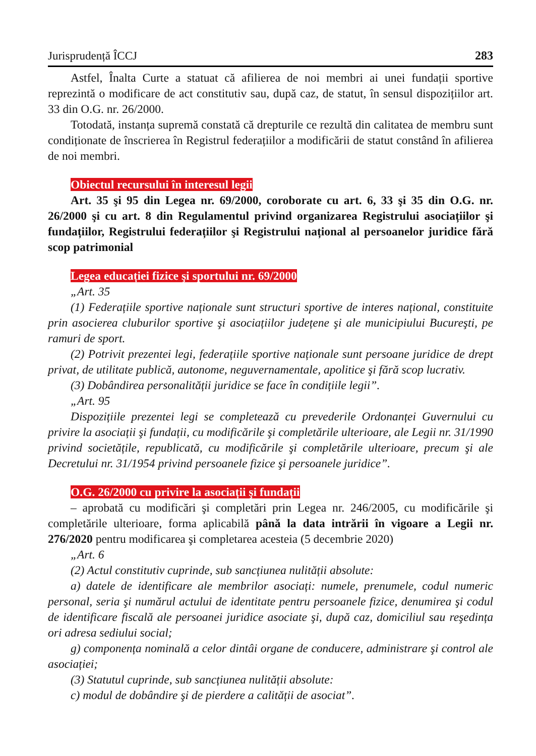Jurisprudență ÎCCJ 283
Astfel, Înalta Curte a statuat că afilierea de noi membri ai unei fundații sportive reprezintă o modificare de act constitutiv sau, după caz, de statut, în sensul dispozițiilor art. 33 din O.G. nr. 26/2000.
Totodată, instanța supremă constată că drepturile ce rezultă din calitatea de membru sunt condiționate de înscrierea în Registrul federațiilor a modificării de statut constând în afilierea de noi membri.
Obiectul recursului în interesul legii
Art. 35 şi 95 din Legea nr. 69/2000, coroborate cu art. 6, 33 şi 35 din O.G. nr. 26/2000 şi cu art. 8 din Regulamentul privind organizarea Registrului asociațiilor şi fundațiilor, Registrului federațiilor şi Registrului național al persoanelor juridice fără scop patrimonial
Legea educației fizice şi sportului nr. 69/2000
„Art. 35
(1) Federațiile sportive naționale sunt structuri sportive de interes național, constituite prin asocierea cluburilor sportive şi asociațiilor județene şi ale municipiului Bucureşti, pe ramuri de sport.
(2) Potrivit prezentei legi, federațiile sportive naționale sunt persoane juridice de drept privat, de utilitate publică, autonome, neguvernamentale, apolitice şi fără scop lucrativ.
(3) Dobândirea personalității juridice se face în condițiile legii”.
„Art. 95
Dispozițiile prezentei legi se completează cu prevederile Ordonanței Guvernului cu privire la asociații şi fundații, cu modificările şi completările ulterioare, ale Legii nr. 31/1990 privind societățile, republicată, cu modificările şi completările ulterioare, precum şi ale Decretului nr. 31/1954 privind persoanele fizice şi persoanele juridice”.
O.G. 26/2000 cu privire la asociații şi fundații
– aprobată cu modificări şi completări prin Legea nr. 246/2005, cu modificările şi completările ulterioare, forma aplicabilă până la data intrării în vigoare a Legii nr. 276/2020 pentru modificarea şi completarea acesteia (5 decembrie 2020)
„Art. 6
(2) Actul constitutiv cuprinde, sub sancțiunea nulității absolute:
a) datele de identificare ale membrilor asociați: numele, prenumele, codul numeric personal, seria şi numărul actului de identitate pentru persoanele fizice, denumirea şi codul de identificare fiscală ale persoanei juridice asociate şi, după caz, domiciliul sau reşedința ori adresa sediului social;
g) componența nominală a celor dintâi organe de conducere, administrare şi control ale asociației;
(3) Statutul cuprinde, sub sancțiunea nulității absolute:
c) modul de dobândire şi de pierdere a calității de asociat”.